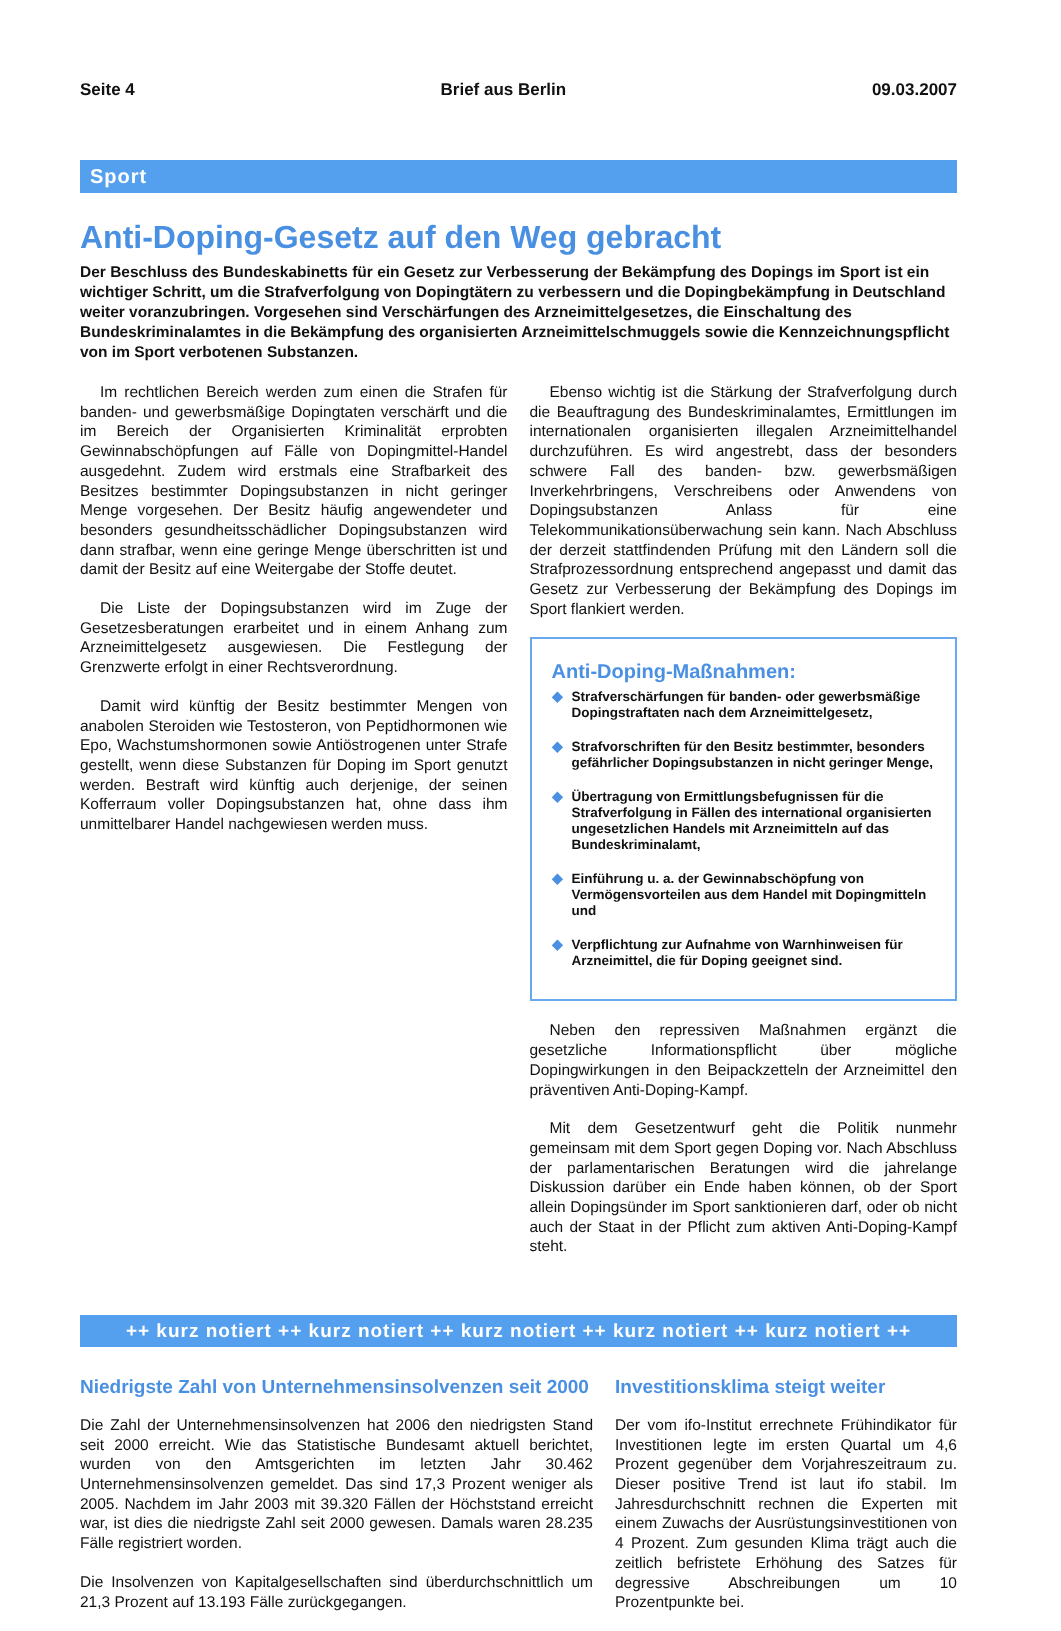Seite 4 Brief aus Berlin 09.03.2007
Sport
Anti-Doping-Gesetz auf den Weg gebracht
Der Beschluss des Bundeskabinetts für ein Gesetz zur Verbesserung der Bekämpfung des Dopings im Sport ist ein wichtiger Schritt, um die Strafverfolgung von Dopingtätern zu verbessern und die Dopingbekämpfung in Deutschland weiter voranzubringen. Vorgesehen sind Verschärfungen des Arzneimittelgesetzes, die Einschaltung des Bundeskriminalamtes in die Bekämpfung des organisierten Arzneimittelschmuggels sowie die Kennzeichnungspflicht von im Sport verbotenen Substanzen.
Im rechtlichen Bereich werden zum einen die Strafen für banden- und gewerbsmäßige Dopingtaten verschärft und die im Bereich der Organisierten Kriminalität erprobten Gewinnabschöpfungen auf Fälle von Dopingmittel-Handel ausgedehnt. Zudem wird erstmals eine Strafbarkeit des Besitzes bestimmter Dopingsubstanzen in nicht geringer Menge vorgesehen. Der Besitz häufig angewendeter und besonders gesundheitsschädlicher Dopingsubstanzen wird dann strafbar, wenn eine geringe Menge überschritten ist und damit der Besitz auf eine Weitergabe der Stoffe deutet.
Die Liste der Dopingsubstanzen wird im Zuge der Gesetzesberatungen erarbeitet und in einem Anhang zum Arzneimittelgesetz ausgewiesen. Die Festlegung der Grenzwerte erfolgt in einer Rechtsverordnung.
Damit wird künftig der Besitz bestimmter Mengen von anabolen Steroiden wie Testosteron, von Peptidhormonen wie Epo, Wachstumshormonen sowie Antiöstrogenen unter Strafe gestellt, wenn diese Substanzen für Doping im Sport genutzt werden. Bestraft wird künftig auch derjenige, der seinen Kofferraum voller Dopingsubstanzen hat, ohne dass ihm unmittelbarer Handel nachgewiesen werden muss.
Ebenso wichtig ist die Stärkung der Strafverfolgung durch die Beauftragung des Bundeskriminalamtes, Ermittlungen im internationalen organisierten illegalen Arzneimittelhandel durchzuführen. Es wird angestrebt, dass der besonders schwere Fall des banden- bzw. gewerbsmäßigen Inverkehrbringens, Verschreibens oder Anwendens von Dopingsubstanzen Anlass für eine Telekommunikationsüberwachung sein kann. Nach Abschluss der derzeit stattfindenden Prüfung mit den Ländern soll die Strafprozessordnung entsprechend angepasst und damit das Gesetz zur Verbesserung der Bekämpfung des Dopings im Sport flankiert werden.
Anti-Doping-Maßnahmen:
◆ Strafverschärfungen für banden- oder gewerbsmäßige Dopingstraftaten nach dem Arzneimittelgesetz,
◆ Strafvorschriften für den Besitz bestimmter, besonders gefährlicher Dopingsubstanzen in nicht geringer Menge,
◆ Übertragung von Ermittlungsbefugnissen für die Strafverfolgung in Fällen des international organisierten ungesetzlichen Handels mit Arzneimitteln auf das Bundeskriminalamt,
◆ Einführung u. a. der Gewinnabschöpfung von Vermögensvorteilen aus dem Handel mit Dopingmitteln und
◆ Verpflichtung zur Aufnahme von Warnhinweisen für Arzneimittel, die für Doping geeignet sind.
Neben den repressiven Maßnahmen ergänzt die gesetzliche Informationspflicht über mögliche Dopingwirkungen in den Beipackzetteln der Arzneimittel den präventiven Anti-Doping-Kampf.
Mit dem Gesetzentwurf geht die Politik nunmehr gemeinsam mit dem Sport gegen Doping vor. Nach Abschluss der parlamentarischen Beratungen wird die jahrelange Diskussion darüber ein Ende haben können, ob der Sport allein Dopingsünder im Sport sanktionieren darf, oder ob nicht auch der Staat in der Pflicht zum aktiven Anti-Doping-Kampf steht.
++ kurz notiert ++ kurz notiert ++ kurz notiert ++ kurz notiert ++ kurz notiert ++
Niedrigste Zahl von Unternehmensinsolvenzen seit 2000
Die Zahl der Unternehmensinsolvenzen hat 2006 den niedrigsten Stand seit 2000 erreicht. Wie das Statistische Bundesamt aktuell berichtet, wurden von den Amtsgerichten im letzten Jahr 30.462 Unternehmensinsolvenzen gemeldet. Das sind 17,3 Prozent weniger als 2005. Nachdem im Jahr 2003 mit 39.320 Fällen der Höchststand erreicht war, ist dies die niedrigste Zahl seit 2000 gewesen. Damals waren 28.235 Fälle registriert worden.
Die Insolvenzen von Kapitalgesellschaften sind überdurchschnittlich um 21,3 Prozent auf 13.193 Fälle zurückgegangen.
Investitionsklima steigt weiter
Der vom ifo-Institut errechnete Frühindikator für Investitionen legte im ersten Quartal um 4,6 Prozent gegenüber dem Vorjahreszeitraum zu. Dieser positive Trend ist laut ifo stabil. Im Jahresdurchschnitt rechnen die Experten mit einem Zuwachs der Ausrüstungsinvestitionen von 4 Prozent. Zum gesunden Klima trägt auch die zeitlich befristete Erhöhung des Satzes für degressive Abschreibungen um 10 Prozentpunkte bei.